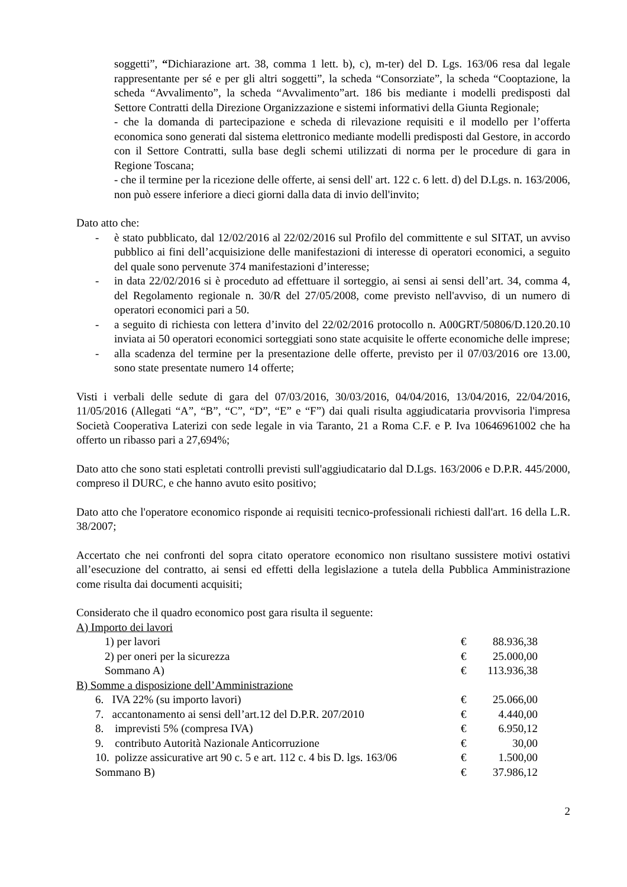soggetti”, “Dichiarazione art. 38, comma 1 lett. b), c), m-ter) del D. Lgs. 163/06 resa dal legale rappresentante per sé e per gli altri soggetti”, la scheda “Consorziate”, la scheda “Cooptazione, la scheda “Avvalimento”, la scheda “Avvalimento”art. 186 bis mediante i modelli predisposti dal Settore Contratti della Direzione Organizzazione e sistemi informativi della Giunta Regionale;
- che la domanda di partecipazione e scheda di rilevazione requisiti e il modello per l’offerta economica sono generati dal sistema elettronico mediante modelli predisposti dal Gestore, in accordo con il Settore Contratti, sulla base degli schemi utilizzati di norma per le procedure di gara in Regione Toscana;
- che il termine per la ricezione delle offerte, ai sensi dell' art. 122 c. 6 lett. d) del D.Lgs. n. 163/2006, non può essere inferiore a dieci giorni dalla data di invio dell'invito;
Dato atto che:
- è stato pubblicato, dal 12/02/2016 al 22/02/2016 sul Profilo del committente e sul SITAT, un avviso pubblico ai fini dell’acquisizione delle manifestazioni di interesse di operatori economici, a seguito del quale sono pervenute 374 manifestazioni d’interesse;
- in data 22/02/2016 si è proceduto ad effettuare il sorteggio, ai sensi ai sensi dell’art. 34, comma 4, del Regolamento regionale n. 30/R del 27/05/2008, come previsto nell'avviso, di un numero di operatori economici pari a 50.
- a seguito di richiesta con lettera d’invito del 22/02/2016 protocollo n. A00GRT/50806/D.120.20.10 inviata ai 50 operatori economici sorteggiati sono state acquisite le offerte economiche delle imprese;
- alla scadenza del termine per la presentazione delle offerte, previsto per il 07/03/2016 ore 13.00, sono state presentate numero 14 offerte;
Visti i verbali delle sedute di gara del 07/03/2016, 30/03/2016, 04/04/2016, 13/04/2016, 22/04/2016, 11/05/2016 (Allegati “A”, “B”, “C”, “D”, “E” e “F”) dai quali risulta aggiudicataria provvisoria l'impresa Società Cooperativa Laterizi con sede legale in via Taranto, 21 a Roma C.F. e P. Iva 10646961002 che ha offerto un ribasso pari a 27,694%;
Dato atto che sono stati espletati controlli previsti sull'aggiudicatario dal D.Lgs. 163/2006 e D.P.R. 445/2000, compreso il DURC, e che hanno avuto esito positivo;
Dato atto che l'operatore economico risponde ai requisiti tecnico-professionali richiesti dall'art. 16 della L.R. 38/2007;
Accertato che nei confronti del sopra citato operatore economico non risultano sussistere motivi ostativi all’esecuzione del contratto, ai sensi ed effetti della legislazione a tutela della Pubblica Amministrazione come risulta dai documenti acquisiti;
Considerato che il quadro economico post gara risulta il seguente:
| A) Importo dei lavori | | |
| 1) per lavori | € | 88.936,38 |
| 2) per oneri per la sicurezza | € | 25.000,00 |
| Sommano A) | € | 113.936,38 |
| B) Somme a disposizione dell’Amministrazione | | |
| 6. IVA 22% (su importo lavori) | € | 25.066,00 |
| 7. accantonamento ai sensi dell’art.12 del D.P.R. 207/2010 | € | 4.440,00 |
| 8. imprevisti 5% (compresa IVA) | € | 6.950,12 |
| 9. contributo Autorità Nazionale Anticorruzione | € | 30,00 |
| 10. polizze assicurative art 90 c. 5 e art. 112 c. 4 bis D. lgs. 163/06 | € | 1.500,00 |
| Sommano B) | € | 37.986,12 |
2